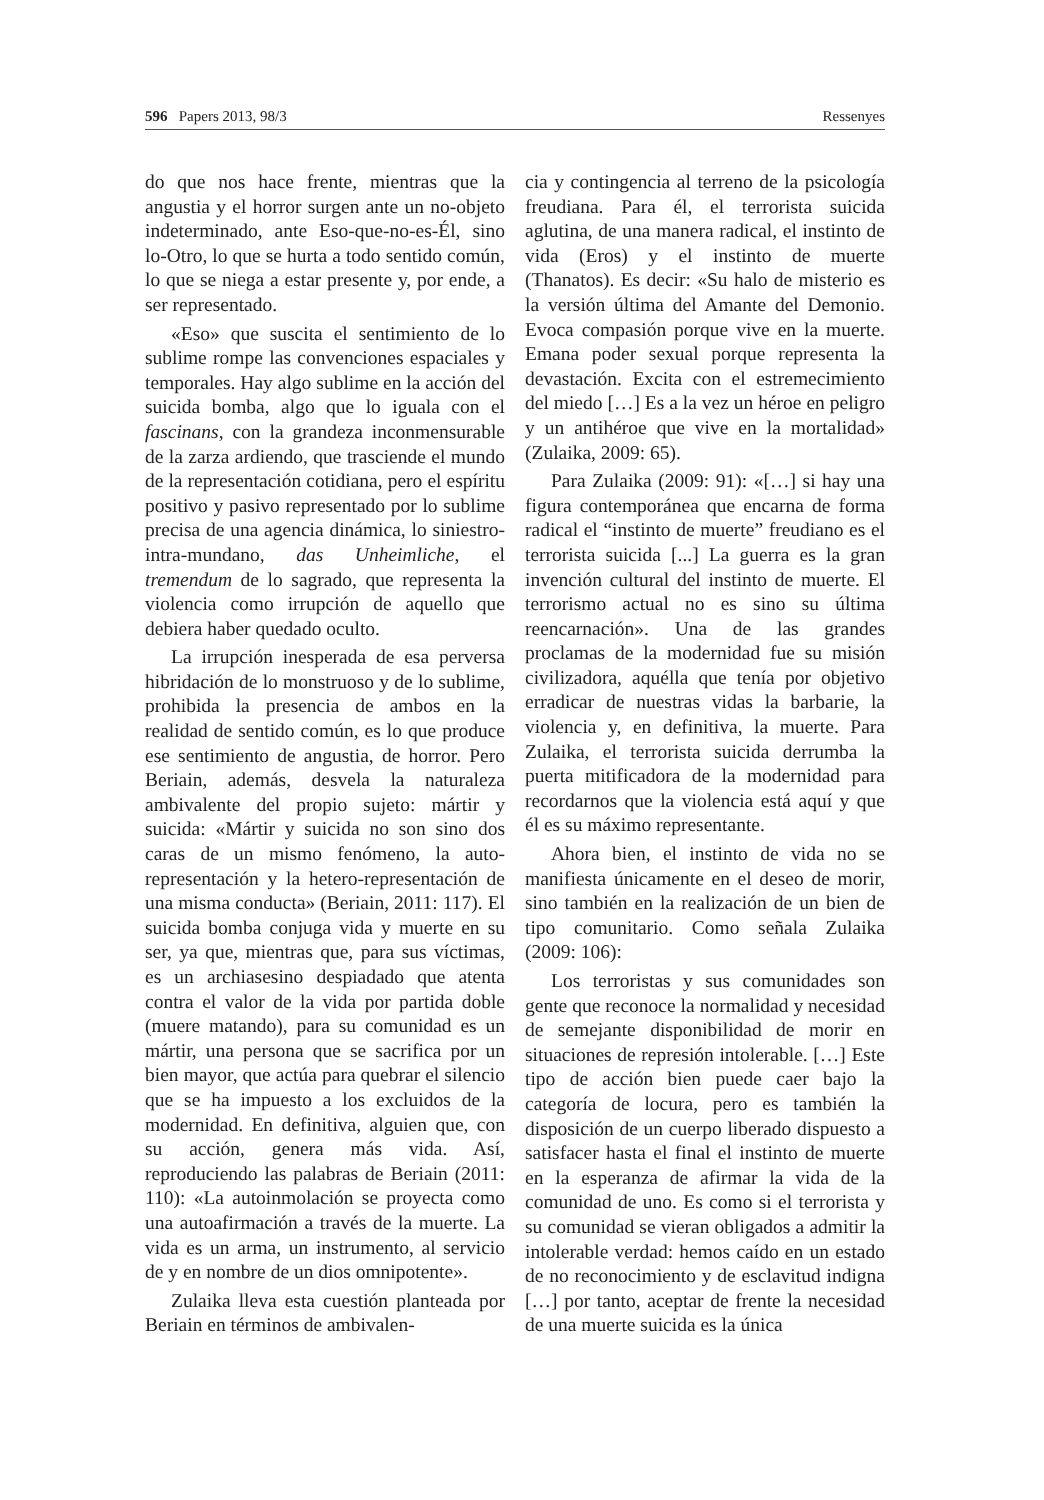596 Papers 2013, 98/3 Ressenyes
do que nos hace frente, mientras que la angustia y el horror surgen ante un no-objeto indeterminado, ante Eso-que-no-es-Él, sino lo-Otro, lo que se hurta a todo sentido común, lo que se niega a estar presente y, por ende, a ser representado.
«Eso» que suscita el sentimiento de lo sublime rompe las convenciones espaciales y temporales. Hay algo sublime en la acción del suicida bomba, algo que lo iguala con el fascinans, con la grandeza inconmensurable de la zarza ardiendo, que trasciende el mundo de la representación cotidiana, pero el espíritu positivo y pasivo representado por lo sublime precisa de una agencia dinámica, lo siniestro-intra-mundano, das Unheimliche, el tremendum de lo sagrado, que representa la violencia como irrupción de aquello que debiera haber quedado oculto.
La irrupción inesperada de esa perversa hibridación de lo monstruoso y de lo sublime, prohibida la presencia de ambos en la realidad de sentido común, es lo que produce ese sentimiento de angustia, de horror. Pero Beriain, además, desvela la naturaleza ambivalente del propio sujeto: mártir y suicida: «Mártir y suicida no son sino dos caras de un mismo fenómeno, la auto-representación y la hetero-representación de una misma conducta» (Beriain, 2011: 117). El suicida bomba conjuga vida y muerte en su ser, ya que, mientras que, para sus víctimas, es un archiasesino despiadado que atenta contra el valor de la vida por partida doble (muere matando), para su comunidad es un mártir, una persona que se sacrifica por un bien mayor, que actúa para quebrar el silencio que se ha impuesto a los excluidos de la modernidad. En definitiva, alguien que, con su acción, genera más vida. Así, reproduciendo las palabras de Beriain (2011: 110): «La autoinmolación se proyecta como una autoafirmación a través de la muerte. La vida es un arma, un instrumento, al servicio de y en nombre de un dios omnipotente».
Zulaika lleva esta cuestión planteada por Beriain en términos de ambivalen-
cia y contingencia al terreno de la psicología freudiana. Para él, el terrorista suicida aglutina, de una manera radical, el instinto de vida (Eros) y el instinto de muerte (Thanatos). Es decir: «Su halo de misterio es la versión última del Amante del Demonio. Evoca compasión porque vive en la muerte. Emana poder sexual porque representa la devastación. Excita con el estremecimiento del miedo […] Es a la vez un héroe en peligro y un antihéroe que vive en la mortalidad» (Zulaika, 2009: 65).
Para Zulaika (2009: 91): «[…] si hay una figura contemporánea que encarna de forma radical el “instinto de muerte” freudiano es el terrorista suicida [...] La guerra es la gran invención cultural del instinto de muerte. El terrorismo actual no es sino su última reencarnación». Una de las grandes proclamas de la modernidad fue su misión civilizadora, aquélla que tenía por objetivo erradicar de nuestras vidas la barbarie, la violencia y, en definitiva, la muerte. Para Zulaika, el terrorista suicida derrumba la puerta mitificadora de la modernidad para recordarnos que la violencia está aquí y que él es su máximo representante.
Ahora bien, el instinto de vida no se manifiesta únicamente en el deseo de morir, sino también en la realización de un bien de tipo comunitario. Como señala Zulaika (2009: 106):
Los terroristas y sus comunidades son gente que reconoce la normalidad y necesidad de semejante disponibilidad de morir en situaciones de represión intolerable. […] Este tipo de acción bien puede caer bajo la categoría de locura, pero es también la disposición de un cuerpo liberado dispuesto a satisfacer hasta el final el instinto de muerte en la esperanza de afirmar la vida de la comunidad de uno. Es como si el terrorista y su comunidad se vieran obligados a admitir la intolerable verdad: hemos caído en un estado de no reconocimiento y de esclavitud indigna […] por tanto, aceptar de frente la necesidad de una muerte suicida es la única